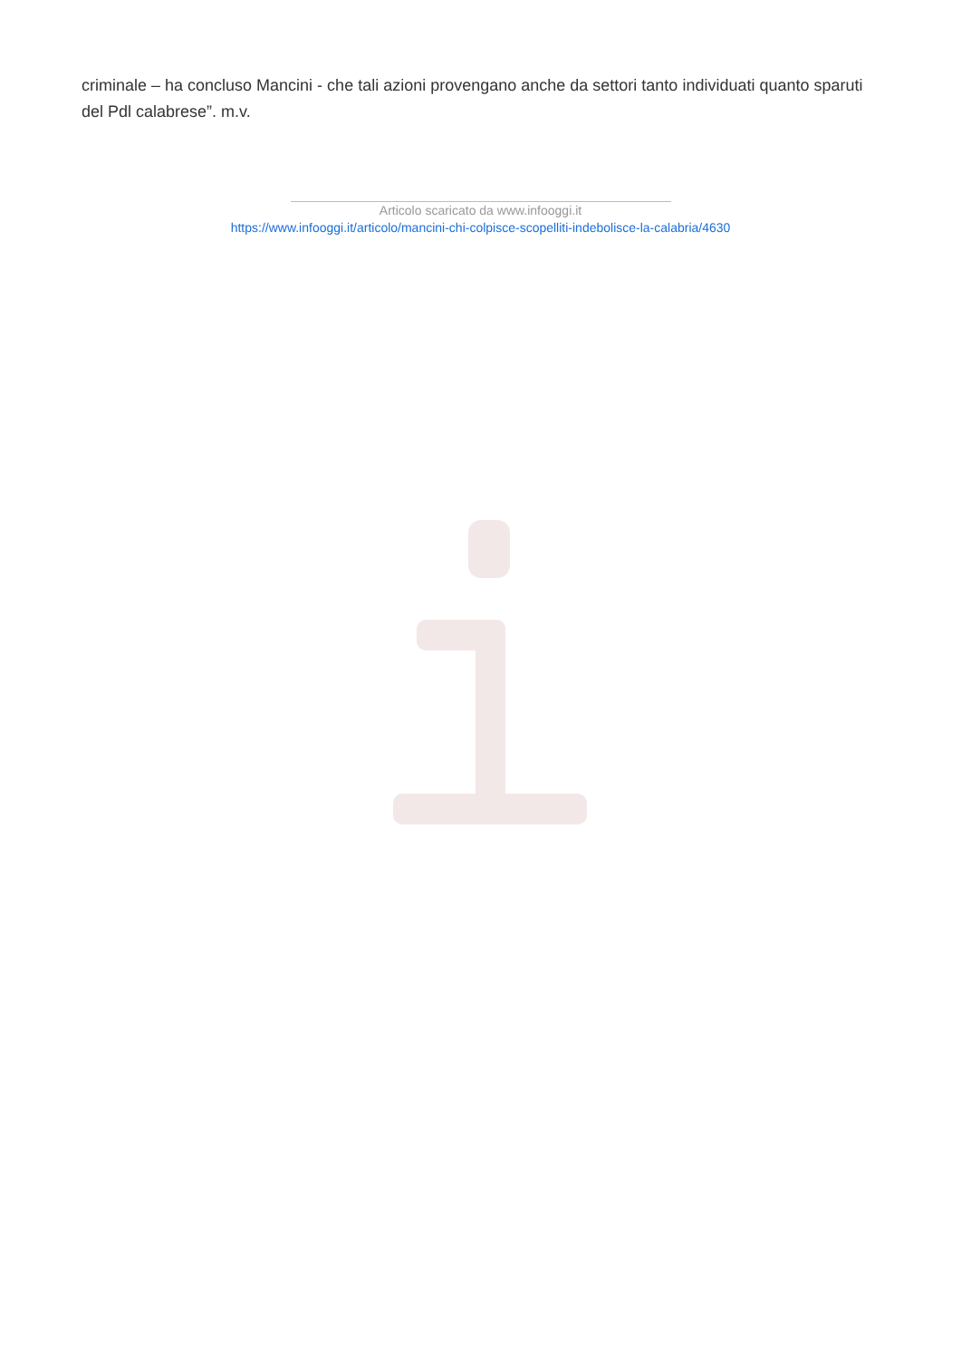criminale – ha concluso Mancini - che tali azioni provengano anche da settori tanto individuati quanto sparuti del Pdl calabrese”. m.v.
Articolo scaricato da www.infooggi.it
https://www.infooggi.it/articolo/mancini-chi-colpisce-scopelliti-indebolisce-la-calabria/4630